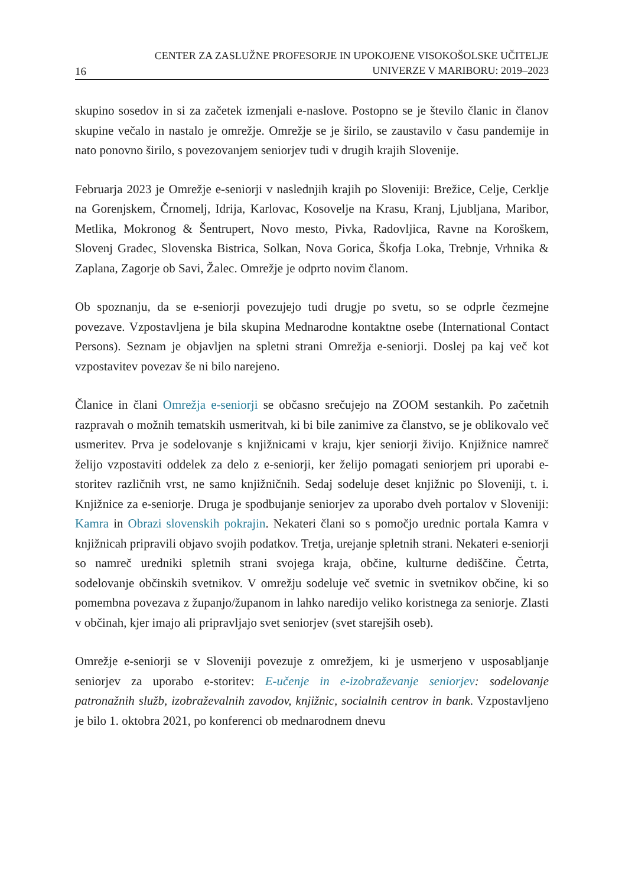16
CENTER ZA ZASLUŽNE PROFESORJE IN UPOKOJENE VISOKOŠOLSKE UČITELJE
UNIVERZE V MARIBORU: 2019–2023
skupino sosedov in si za začetek izmenjali e-naslove. Postopno se je število članic in članov skupine večalo in nastalo je omrežje. Omrežje se je širilo, se zaustavilo v času pandemije in nato ponovno širilo, s povezovanjem seniorjev tudi v drugih krajih Slovenije.
Februarja 2023 je Omrežje e-seniorji v naslednjih krajih po Sloveniji: Brežice, Celje, Cerklje na Gorenjskem, Črnomelj, Idrija, Karlovac, Kosovelje na Krasu, Kranj, Ljubljana, Maribor, Metlika, Mokronog & Šentrupert, Novo mesto, Pivka, Radovljica, Ravne na Koroškem, Slovenj Gradec, Slovenska Bistrica, Solkan, Nova Gorica, Škofja Loka, Trebnje, Vrhnika & Zaplana, Zagorje ob Savi, Žalec. Omrežje je odprto novim članom.
Ob spoznanju, da se e-seniorji povezujejo tudi drugje po svetu, so se odprle čezmejne povezave. Vzpostavljena je bila skupina Mednarodne kontaktne osebe (International Contact Persons). Seznam je objavljen na spletni strani Omrežja e-seniorji. Doslej pa kaj več kot vzpostavitev povezav še ni bilo narejeno.
Članice in člani Omrežja e-seniorji se občasno srečujejo na ZOOM sestankih. Po začetnih razpravah o možnih tematskih usmeritvah, ki bi bile zanimive za članstvo, se je oblikovalo več usmeritev. Prva je sodelovanje s knjižnicami v kraju, kjer seniorji živijo. Knjižnice namreč želijo vzpostaviti oddelek za delo z e-seniorji, ker želijo pomagati seniorjem pri uporabi e-storitev različnih vrst, ne samo knjižničnih. Sedaj sodeluje deset knjižnic po Sloveniji, t. i. Knjižnice za e-seniorje. Druga je spodbujanje seniorjev za uporabo dveh portalov v Sloveniji: Kamra in Obrazi slovenskih pokrajin. Nekateri člani so s pomočjo urednic portala Kamra v knjižnicah pripravili objavo svojih podatkov. Tretja, urejanje spletnih strani. Nekateri e-seniorji so namreč uredniki spletnih strani svojega kraja, občine, kulturne dediščine. Četrta, sodelovanje občinskih svetnikov. V omrežju sodeluje več svetnic in svetnikov občine, ki so pomembna povezava z županjo/županom in lahko naredijo veliko koristnega za seniorje. Zlasti v občinah, kjer imajo ali pripravljajo svet seniorjev (svet starejših oseb).
Omrežje e-seniorji se v Sloveniji povezuje z omrežjem, ki je usmerjeno v usposabljanje seniorjev za uporabo e-storitev: E-učenje in e-izobraževanje seniorjev: sodelovanje patronažnih služb, izobraževalnih zavodov, knjižnic, socialnih centrov in bank. Vzpostavljeno je bilo 1. oktobra 2021, po konferenci ob mednarodnem dnevu